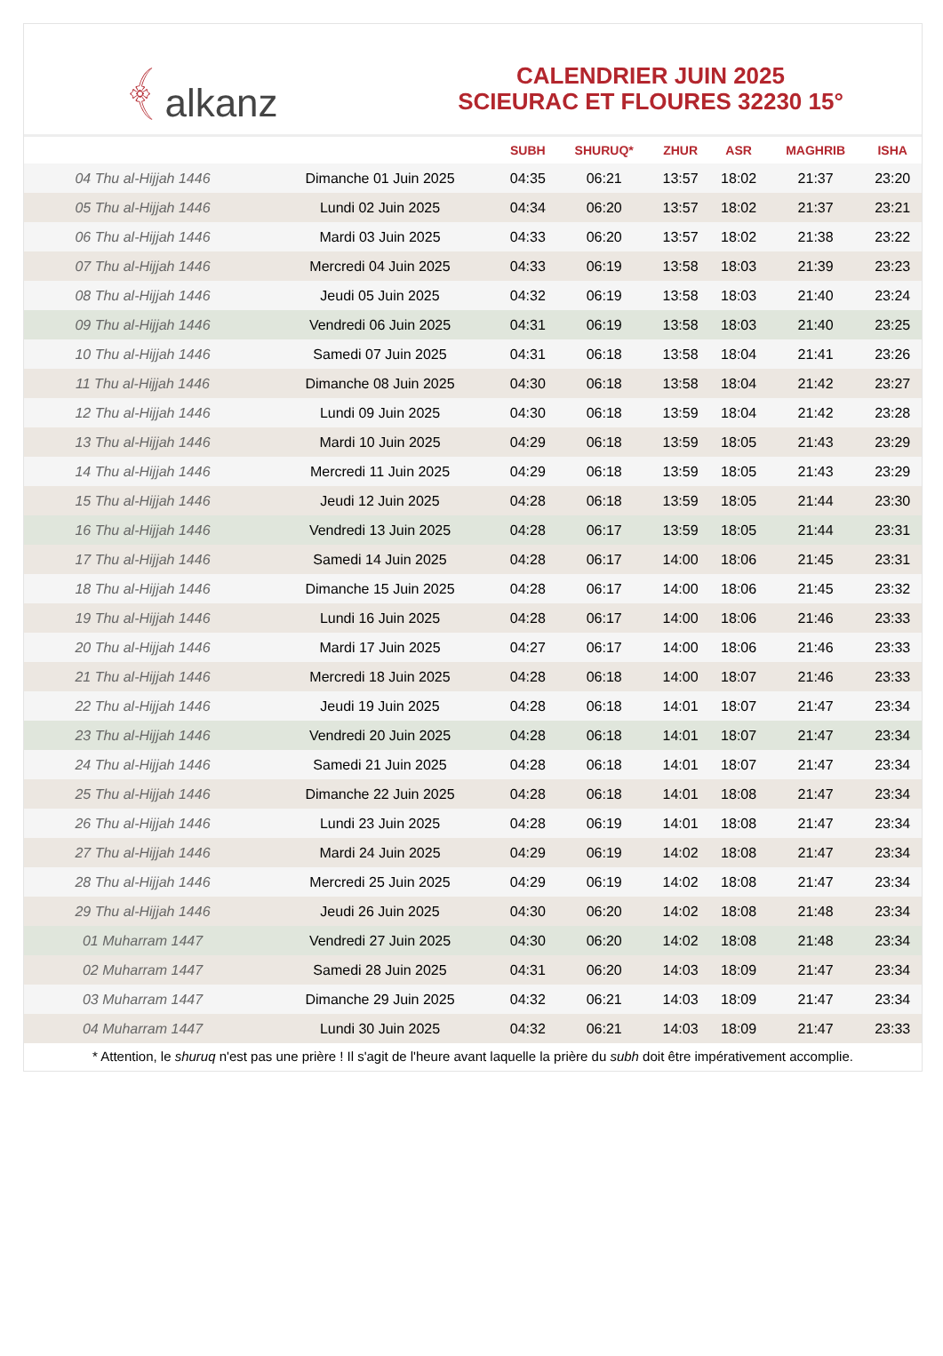﴾ alkanz
CALENDRIER JUIN 2025
SCIEURAC ET FLOURES 32230 15°
| | | SUBH | SHURUQ* | ZHUR | ASR | MAGHRIB | ISHA |
| --- | --- | --- | --- | --- | --- | --- | --- |
| 04 Thu al-Hijjah 1446 | Dimanche 01 Juin 2025 | 04:35 | 06:21 | 13:57 | 18:02 | 21:37 | 23:20 |
| 05 Thu al-Hijjah 1446 | Lundi 02 Juin 2025 | 04:34 | 06:20 | 13:57 | 18:02 | 21:37 | 23:21 |
| 06 Thu al-Hijjah 1446 | Mardi 03 Juin 2025 | 04:33 | 06:20 | 13:57 | 18:02 | 21:38 | 23:22 |
| 07 Thu al-Hijjah 1446 | Mercredi 04 Juin 2025 | 04:33 | 06:19 | 13:58 | 18:03 | 21:39 | 23:23 |
| 08 Thu al-Hijjah 1446 | Jeudi 05 Juin 2025 | 04:32 | 06:19 | 13:58 | 18:03 | 21:40 | 23:24 |
| 09 Thu al-Hijjah 1446 | Vendredi 06 Juin 2025 | 04:31 | 06:19 | 13:58 | 18:03 | 21:40 | 23:25 |
| 10 Thu al-Hijjah 1446 | Samedi 07 Juin 2025 | 04:31 | 06:18 | 13:58 | 18:04 | 21:41 | 23:26 |
| 11 Thu al-Hijjah 1446 | Dimanche 08 Juin 2025 | 04:30 | 06:18 | 13:58 | 18:04 | 21:42 | 23:27 |
| 12 Thu al-Hijjah 1446 | Lundi 09 Juin 2025 | 04:30 | 06:18 | 13:59 | 18:04 | 21:42 | 23:28 |
| 13 Thu al-Hijjah 1446 | Mardi 10 Juin 2025 | 04:29 | 06:18 | 13:59 | 18:05 | 21:43 | 23:29 |
| 14 Thu al-Hijjah 1446 | Mercredi 11 Juin 2025 | 04:29 | 06:18 | 13:59 | 18:05 | 21:43 | 23:29 |
| 15 Thu al-Hijjah 1446 | Jeudi 12 Juin 2025 | 04:28 | 06:18 | 13:59 | 18:05 | 21:44 | 23:30 |
| 16 Thu al-Hijjah 1446 | Vendredi 13 Juin 2025 | 04:28 | 06:17 | 13:59 | 18:05 | 21:44 | 23:31 |
| 17 Thu al-Hijjah 1446 | Samedi 14 Juin 2025 | 04:28 | 06:17 | 14:00 | 18:06 | 21:45 | 23:31 |
| 18 Thu al-Hijjah 1446 | Dimanche 15 Juin 2025 | 04:28 | 06:17 | 14:00 | 18:06 | 21:45 | 23:32 |
| 19 Thu al-Hijjah 1446 | Lundi 16 Juin 2025 | 04:28 | 06:17 | 14:00 | 18:06 | 21:46 | 23:33 |
| 20 Thu al-Hijjah 1446 | Mardi 17 Juin 2025 | 04:27 | 06:17 | 14:00 | 18:06 | 21:46 | 23:33 |
| 21 Thu al-Hijjah 1446 | Mercredi 18 Juin 2025 | 04:28 | 06:18 | 14:00 | 18:07 | 21:46 | 23:33 |
| 22 Thu al-Hijjah 1446 | Jeudi 19 Juin 2025 | 04:28 | 06:18 | 14:01 | 18:07 | 21:47 | 23:34 |
| 23 Thu al-Hijjah 1446 | Vendredi 20 Juin 2025 | 04:28 | 06:18 | 14:01 | 18:07 | 21:47 | 23:34 |
| 24 Thu al-Hijjah 1446 | Samedi 21 Juin 2025 | 04:28 | 06:18 | 14:01 | 18:07 | 21:47 | 23:34 |
| 25 Thu al-Hijjah 1446 | Dimanche 22 Juin 2025 | 04:28 | 06:18 | 14:01 | 18:08 | 21:47 | 23:34 |
| 26 Thu al-Hijjah 1446 | Lundi 23 Juin 2025 | 04:28 | 06:19 | 14:01 | 18:08 | 21:47 | 23:34 |
| 27 Thu al-Hijjah 1446 | Mardi 24 Juin 2025 | 04:29 | 06:19 | 14:02 | 18:08 | 21:47 | 23:34 |
| 28 Thu al-Hijjah 1446 | Mercredi 25 Juin 2025 | 04:29 | 06:19 | 14:02 | 18:08 | 21:47 | 23:34 |
| 29 Thu al-Hijjah 1446 | Jeudi 26 Juin 2025 | 04:30 | 06:20 | 14:02 | 18:08 | 21:48 | 23:34 |
| 01 Muharram 1447 | Vendredi 27 Juin 2025 | 04:30 | 06:20 | 14:02 | 18:08 | 21:48 | 23:34 |
| 02 Muharram 1447 | Samedi 28 Juin 2025 | 04:31 | 06:20 | 14:03 | 18:09 | 21:47 | 23:34 |
| 03 Muharram 1447 | Dimanche 29 Juin 2025 | 04:32 | 06:21 | 14:03 | 18:09 | 21:47 | 23:34 |
| 04 Muharram 1447 | Lundi 30 Juin 2025 | 04:32 | 06:21 | 14:03 | 18:09 | 21:47 | 23:33 |
* Attention, le shuruq n'est pas une prière ! Il s'agit de l'heure avant laquelle la prière du subh doit être impérativement accomplie.